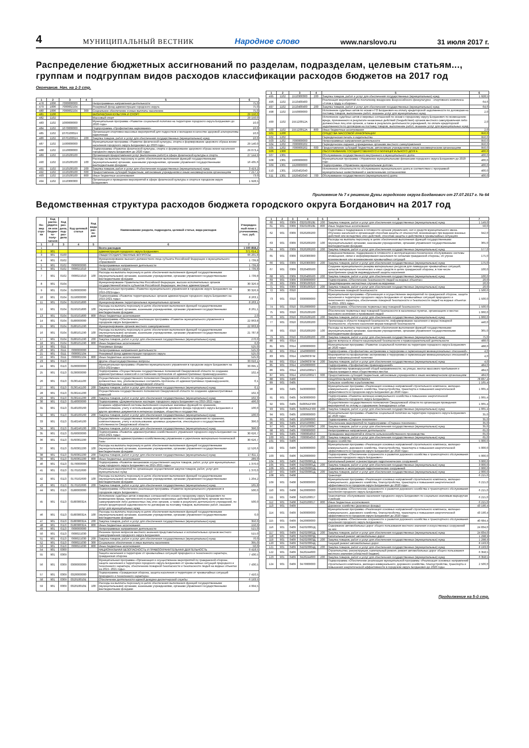4 МУНИЦИПАЛЬНЫЙ ВЕСТНИК Народное слово www.narslovo.ru 31 июля 2017 г.
Распределение бюджетных ассигнований по разделам, подразделам, целевым статьям..., группам и подгруппам видов расходов классификации расходов бюджетов на 2017 год
Окончание. Нач. на 1-3 стр.
| 1 | 2 | 3 | 4 | 5 | 6 |
| --- | --- | --- | --- | --- | --- |
| 478 | 1006 | 7000000000 | | Непрограммные направления деятельности | 75,0 |
| 479 | 1006 | 7000002104 | | Резервный фонд администрации городского округа | 75,0 |
| 480 | 1006 | 7000002104 | 300 | Социальное обеспечение и иные выплаты населению | 75,0 |
| 481 | 1100 | | | ФИЗИЧЕСКАЯ КУЛЬТУРА И СПОРТ | 29 150,0 |
| 482 | 1102 | | | Массовый спорт | 29 150,0 |
| 483 | 1102 | 1000000000 | | Муниципальная программа «Развитие социальной политики на территории городского округа Богданович до 2020 года» | 10,0 |
| 484 | 1102 | 1070000000 | | Подпрограмма «Профилактика наркомании» | 10,0 |
| 485 | 1102 | 107010001Н | | Организация спортивно-массовых мероприятий для подростков и молодежи в качестве здоровой альтернативы наркотикам | 10,0 |
| 486 | 1102 | 107010001Н | 200 | Закупка товаров, работ и услуг для обеспечения государственных (муниципальных) нужд | 10,0 |
| 487 | 1102 | 1500000000 | | Муниципальная программа «Развитие физической культуры, спорта и формирование здорового образа жизни населения городского округа Богданович до 2020 года» | 29 140,0 |
| 488 | 1102 | 1510000000 | | Подпрограмма «Развитие физической культуры, спорта и формирование здорового образа жизни населения городского округа Богданович до 2020 года» | 29 073,4 |
| 489 | 1102 | 1510100100 | | Организация предоставления услуг (выполнение работ) в сфере физической культуры и спорта | 27 144,9 |
| 490 | 1102 | 1510100100 | 100 | Расходы на выплаты персоналу в целях обеспечения выполнения функций государственными (муниципальными) органами, казенными учреждениями, органами управления государственными внебюджетными фондами | 16 435,6 |
| 491 | 1102 | 1510100100 | 200 | Закупка товаров, работ и услуг для обеспечения государственных (муниципальных) нужд | 3 419,2 |
| 492 | 1102 | 1510100100 | 600 | Предоставление субсидий бюджетным, автономным учреждениям и иным некоммерческим организациям | 7 217,1 |
| 493 | 1102 | 1510100100 | 800 | Иные бюджетные ассигнования | 73,0 |
| 494 | 1102 | 1510300300 | | Организация и проведение мероприятий в сфере физической культуры и спорта в городском округе Богданович | 1 928,5 |
| 1 | 2 | 3 | 4 | 5 | 6 |
| --- | --- | --- | --- | --- | --- |
| 495 | 1102 | 1510300300 | 200 | Закупка товаров, работ и услуг для обеспечения государственных (муниципальных) нужд | 1 928,5 |
| 496 | 1102 | 1510400400 | | Реализация мероприятий по поэтапному внедрению Всероссийского физкультурно - спортивного комплекса «Готов к труду и обороне» | 64,6 |
| 497 | 1102 | 1510400400 | 200 | Закупка товаров, работ и услуг для обеспечения государственных (муниципальных) нужд | 64,6 |
| 498 | 1102 | 1550000000 | | Исполнение судебных актов по искам к ГО Богданович на оплату кредиторской задолженности по договорам на поставку товаров, выполнение работ, оказание услуг для муниципальных нужд | 2,0 |
| 499 | 1102 | 155120012А | | Исполнение судебных актов и мировых соглашений по искам к городскому округу Богданович по возмещению вреда, причиненного в результате незаконных действий (бездействия) органов местного самоуправления либо должностных лиц этих органов, а также в результате деятельности учреждений, по оплате кредиторской задолженности по договорам на поставку товаров, выполнение работ, оказание услуг для муниципальных нужд | 2,0 |
| 500 | 1102 | 155120012А | 800 | Иные бюджетные ассигнования | 2,0 |
| 501 | 1200 | | | СРЕДСТВА МАССОВОЙ ИНФОРМАЦИИ | 950,0 |
| 502 | 1202 | | | Периодическая печать и издательства | 950,0 |
| 503 | 1202 | 7000000000 | | Непрограммные направления деятельности | 950,0 |
| 504 | 1202 | 7000000202 | | Периодические издания, учрежденные органами местного самоуправления | 950,0 |
| 505 | 1202 | 7000000202 | 600 | Предоставление субсидий бюджетным, автономным учреждениям и иным некоммерческим организациям | 950,0 |
| 506 | 1300 | | | ОБСЛУЖИВАНИЕ ГОСУДАРСТВЕННОГО И МУНИЦИПАЛЬНОГО ДОЛГА | 400,0 |
| 507 | 1301 | | | Обслуживание государственного внутреннего и муниципального долга | 400,0 |
| 508 | 1301 | 1900000000 | | Муниципальная программа «Управление муниципальными финансами городского округа Богданович до 2020 год» | 400,0 |
| 509 | 1301 | 1920000000 | | Подпрограмма «Управление муниципальным долгом» | 400,0 |
| 510 | 1301 | 1920402040 | | Исполнение обязательств по обслуживанию муниципального долга в соответствии с программой муниципальных заимствований и заключенными соглашениями | 400,0 |
| 511 | 1301 | 1920402040 | 700 | Обслуживание государственного (муниципального) долга | 400,0 |
Приложение № 7 к решению Думы городского округа Богданович от 27.07.2017 г. № 64
Ведомственная структура расходов бюджета городского округа Богданович на 2017 год
| Но-мер стро-ки | Код распо-рядите-ля или бюдже-то-полу-чателя | Код раз-дела, под-раз-дела | Код целевой статьи | Код вида рас-хо-дов | Наименование раздела, подраздела, целевой статьи, вида расходов | Утвержден-ный план с уточнениями, тыс. руб. |
| --- | --- | --- | --- | --- | --- | --- |
| 1 | 2 | 3 | 4 | 5 | 6 | 7 |
| 1 | | | | | Всего расходов | 1 500 858,2 |
| 2 | 901 | | | | администрация городского округа Богданович | 371 614,2 |
| 3 | 901 | 0100 | | | ОБЩЕГОСУДАРСТВЕННЫЕ ВОПРОСЫ | 66 201,8 |
| 4 | 901 | 0102 | | | Функционирование высшего должностного лица субъекта Российской Федерации и муниципального образования | 1 739,8 |
| 5 | 901 | 0102 | 7000000000 | | Непрограммные направления деятельности | 1 739,8 |
| 6 | 901 | 0102 | 7000021010 | | Глава городского округа | 1 739,8 |
| 7 | 901 | 0102 | 7000021010 | 100 | Расходы на выплаты персоналу в целях обеспечения выполнения функций государственными (муниципальными) органами, казенными учреждениями, органами управления государственными внебюджетными фондами | 1 739,8 |
| 8 | 901 | 0104 | | | Функционирование Правительства Российской Федерации, высших исполнительных органов государственной власти субъектов Российской Федерации, местных администраций | 30 326,9 |
| 9 | 901 | 0104 | 0100000000 | | Муниципальная программа «Развитие муниципального управления в городском округе Богданович на 2015-2021годы» | 30 326,9 |
| 10 | 901 | 0104 | 0150000000 | | Подпрограмма «Развитие территориальных органов администрации городского округа Богданович на 2015-2021 годы» | 8 263,1 |
| 11 | 901 | 0104 | 0150101800 | | Функционирование территориальных муниципальных органов | 8 263,1 |
| 12 | 901 | 0104 | 0150101800 | 100 | Расходы на выплаты персоналу в целях обеспечения выполнения функций государственными (муниципальными) органами, казенными учреждениями, органами управления государственными внебюджетными фондами | 8 261,1 |
| 13 | 901 | 0104 | 0150101800 | 800 | Иные бюджетные ассигнования | 2,0 |
| 14 | 901 | 0104 | 0180000000 | | Подпрограмма «Обеспечение реализации программы «Развитие муниципального управления в городском округе Богданович» | 22 063,8 |
| 15 | 901 | 0104 | 0180101290 | | Функционирование органов местного самоуправления | 22 063,8 |
| 16 | 901 | 0104 | 0180101290 | 100 | Расходы на выплаты персоналу в целях обеспечения выполнения функций государственными (муниципальными) органами, казенными учреждениями, органами управления государственными внебюджетными фондами | 21 787,8 |
| 17 | 901 | 0104 | 0180101290 | 200 | Закупка товаров, работ и услуг для обеспечения государственных (муниципальных) нужд | 270,0 |
| 18 | 901 | 0104 | 0180101290 | 800 | Иные бюджетные ассигнования | 6,0 |
| 19 | 901 | 0111 | | | Резервные фонды | 525,0 |
| 20 | 901 | 0111 | 7000000000 | | Непрограммные направления деятельности | 525,0 |
| 21 | 901 | 0111 | 7000002104 | | Резервный фонд администрации городского округа | 525,0 |
| 22 | 901 | 0111 | 7000002104 | 800 | Иные бюджетные ассигнования | 525,0 |
| 23 | 901 | 0113 | | | Другие общегосударственные вопросы | 33 610,1 |
| 24 | 901 | 0113 | 0100000000 | | Муниципальная программа «Развитие муниципального управления в городском округе Богданович на 2015-2021годы» | 33 095,1 |
| 25 | 901 | 0113 | 0130000000 | | Подпрограмма «Осуществление государственных полномочий Свердловской области по созданию административных комиссий и составлению протоколов об административных правонарушениях» | 102,4 |
| 26 | 901 | 0113 | 0130141100 | | Осуществление государственного полномочия Свердловской области по определению перечня должностных лиц, уполномоченных составлять протоколы об административных правонарушениях, предусмотренных законом Свердловской области | 0,1 |
| 27 | 901 | 0113 | 0130141100 | 200 | Закупка товаров, работ и услуг для обеспечения государственных (муниципальных) нужд | 0,1 |
| 28 | 901 | 0113 | 0130241200 | | Осуществление государственного полномочия Свердловской области по созданию административных комиссий | 102,3 |
| 29 | 901 | 0113 | 0130241200 | 200 | Закупка товаров, работ и услуг для обеспечения государственных (муниципальных) нужд | 102,3 |
| 30 | 901 | 0113 | 0140000000 | | Подпрограмма «Документальное наследие городского округа Богданович на 2015-2021 годы» | 496,0 |
| 31 | 901 | 0113 | 0140100160 | | Создание эффективной системы выполнения социально значимых функций по хранению, комплектованию, учету и использованию документов архивного фонда городского округа Богданович и других архивных документов в интересах граждан, общества и государства | 100,0 |
| 32 | 901 | 0113 | 0140100160 | 200 | Закупка товаров, работ и услуг для обеспечения государственных (муниципальных) нужд | 100,0 |
| 33 | 901 | 0113 | 0140246100 | | Осуществление государственных полномочий органами местного самоуправления по хранению, комплектованию, учету и использованию архивных документов, относящихся к государственной собственности Свердловской области | 396,0 |
| 34 | 901 | 0113 | 0140246100 | 200 | Закупка товаров, работ и услуг для обеспечения государственных (муниципальных) нужд | 396,0 |
| 35 | 901 | 0113 | 0160000000 | | Подпрограмма «Развитие административно-хозяйственного управления городского округа Богданович на 2015-2021 годы» | 30 626,7 |
| 36 | 901 | 0113 | 0160302200 | | Мероприятия по административно-хозяйственному управлению и укрепление материально-технической базы | 30 626,7 |
| 37 | 901 | 0113 | 0160302200 | 100 | Расходы на выплаты персоналу в целях обеспечения выполнения функций государственными (муниципальными) органами, казенными учреждениями, органами управления государственными внебюджетными фондами | 12 526,6 |
| 38 | 901 | 0113 | 0160302200 | 200 | Закупка товаров, работ и услуг для обеспечения государственных (муниципальных) нужд | 17 811,1 |
| 39 | 901 | 0113 | 0160302200 | 800 | Иные бюджетные ассигнования | 289,0 |
| 40 | 901 | 0113 | 0170000000 | | Подпрограмма «Развитие механизмов осуществления закупок товаров, работ, услуг для муниципальных нужд городского округа Богданович на 2015-2021 годы» | 1 370,0 |
| 41 | 901 | 0113 | 0170102600 | | Реализация мероприятий по организации осуществления закупок товаров, работ, услуг для муниципальных нужд | 1 370,0 |
| 42 | 901 | 0113 | 0170102600 | 100 | Расходы на выплаты персоналу в целях обеспечения выполнения функций государственными (муниципальными) органами, казенными учреждениями, органами управления государственными внебюджетными фондами | 1 204,2 |
| 43 | 901 | 0113 | 0170102600 | 200 | Закупка товаров, работ и услуг для обеспечения государственных (муниципальных) нужд | 165,8 |
| 44 | 901 | 0113 | 0180000000 | | Подпрограмма «Обеспечение реализации программы «Развитие муниципального управления в городском округе Богданович» | 500,0 |
| 45 | 901 | 0113 | 018030032А | | Исполнение судебных актов и мировых соглашений по искам к городскому округу Богданович по возмещению вреда, причиненного в результате незаконных действий (бездействия) органов местного самоуправления либо должностных лиц этих органов, а также в результате деятельности учреждений, по оплате кредиторской задолженности по договорам на поставку товаров, выполнение работ, оказание услуг для муниципальных нужд | 500,0 |
| 46 | 901 | 0113 | 018030032А | 100 | Расходы на выплаты персоналу в целях обеспечения выполнения функций государственными (муниципальными) органами, казенными учреждениями, органами управления государственными внебюджетными фондами | 0,0 |
| 47 | 901 | 0113 | 018030032А | 200 | Закупка товаров, работ и услуг для обеспечения государственных (муниципальных) нужд | 350,0 |
| 48 | 901 | 0113 | 018030032А | 800 | Иные бюджетные ассигнования | 150,0 |
| 49 | 901 | 0113 | 7000000000 | | Непрограммные направления деятельности | 515,0 |
| 50 | 901 | 0113 | 7000021030 | | Решение прочих вопросов местного значения представительных и исполнительных органов местного самоуправления городского округа Богданович | 515,0 |
| 51 | 901 | 0113 | 7000021030 | 200 | Закупка товаров, работ и услуг для обеспечения государственных (муниципальных) нужд | 70,0 |
| 52 | 901 | 0113 | 7000021030 | 300 | Социальное обеспечение и иные выплаты населению | 395,0 |
| 53 | 901 | 0113 | 7000021030 | 800 | Иные бюджетные ассигнования | 50,0 |
| 54 | 901 | 0300 | | | НАЦИОНАЛЬНАЯ БЕЗОПАСНОСТЬ И ПРАВООХРАНИТЕЛЬНАЯ ДЕЯТЕЛЬНОСТЬ | 9 418,5 |
| 55 | 901 | 0309 | | | Защита населения и территории от чрезвычайных ситуаций природного и техногенного характера, гражданская оборона | 7 430,5 |
| 56 | 901 | 0309 | 0300000000 | | Муниципальная программа «Организация и осуществление мероприятий по гражданской обороне, защите населения и территории городского округа Богданович от чрезвычайных ситуаций природного и техногенного характера, обеспечению пожарной безопасности и безопасности людей на водных объектах на 2015- 2021 годы» | 7 430,5 |
| 57 | 901 | 0309 | 0320000000 | | Подпрограмма «Гражданская оборона, защита населения и территории от чрезвычайных ситуаций природного и техногенного характера» | 7 410,5 |
| 58 | 901 | 0309 | 032010010Е | | Обеспечение деятельности единой дежурно-диспетчерской службы | 6 193,5 |
| 59 | 901 | 0309 | 032010010Е | 100 | Расходы на выплаты персоналу в целях обеспечения выполнения функций государственными (муниципальными) органами, казенными учреждениями, органами управления государственными внебюджетными фондами | 4 994,5 |
| 1 | 2 | 3 | 4 | 5 | 6 | 7 |
| --- | --- | --- | --- | --- | --- | --- |
| 60 | 901 | 0309 | 032010010Е | 200 | Закупка товаров, работ и услуг для обеспечения государственных (муниципальных) нужд | 1 149,0 |
| 61 | 901 | 0309 | 032010010Е | 800 | Иные бюджетные ассигнования | 50,0 |
| 62 | 901 | 0309 | 0320200200 | | Подготовка и поддержание в готовности органов управления, сил и средств муниципального звена. Обучение населения и организаций способам защиты от опасностей, возникающих при ведении военных действий или вследствие этих действий, способам защиты и действиям в чрезвычайных ситуациях | 942,0 |
| 63 | 901 | 0309 | 0320200200 | 100 | Расходы на выплаты персоналу в целях обеспечения выполнения функций государственными (муниципальными) органами, казенными учреждениями, органами управления государственными внебюджетными фондами | 365,0 |
| 64 | 901 | 0309 | 0320200200 | 200 | Закупка товаров, работ и услуг для обеспечения государственных (муниципальных) нужд | 577,0 |
| 65 | 901 | 0309 | 0320300300 | | Совершенствование, поддержание в готовности и эксплуатационно-техническое обслуживание системы оповещения, связи и информирования населения по сигналам гражданской обороны, об угрозе возникновения или возникновении чрезвычайных ситуаций | 175,0 |
| 66 | 901 | 0309 | 0320300300 | 200 | Закупка товаров, работ и услуг для обеспечения государственных (муниципальных) нужд | 175,0 |
| 67 | 901 | 0309 | 0320400500 | | Создание муниципального резерва материальных ресурсов для ликвидации чрезвычайных ситуаций, запасов материально-технических и иных средств в целях гражданской обороны, в том числе приобретение средств индивидуальной защиты населения | 100,0 |
| 68 | 901 | 0309 | 0320400500 | 200 | Закупка товаров, работ и услуг для обеспечения государственных (муниципальных) нужд | 100,0 |
| 69 | 901 | 0309 | 0330000000 | | Подпрограмма «Обеспечение безопасности людей на водных объектах» | 20,0 |
| 70 | 901 | 0309 | 0330100320 | | Предотвращение несчастных случаев на водоемах | 20,0 |
| 71 | 901 | 0309 | 0330100320 | 200 | Закупка товаров, работ и услуг для обеспечения государственных (муниципальных) нужд | 20,0 |
| 72 | 901 | 0310 | | | Обеспечение пожарной безопасности | 1 500,0 |
| 73 | 901 | 0310 | 0300000000 | | Муниципальная программа «Организация и осуществление мероприятий по гражданской обороне, защите населения и территории городского округа Богданович от чрезвычайных ситуаций природного и техногенного характера, обеспечению пожарной безопасности и безопасности людей на водных объектах на 2015- 2021 годы» | 1 500,0 |
| 74 | 901 | 0310 | 0310000000 | | Подпрограмма «Обеспечение первичных мер пожарной безопасности» | 1 500,0 |
| 75 | 901 | 0310 | 0310100100 | | Обеспечение первичных мер пожарной безопасности в населенных пунктах, организациях и местах массового скопления и проживания людей | 1 060,0 |
| 76 | 901 | 0310 | 0310100100 | 200 | Закупка товаров, работ и услуг для обеспечения государственных (муниципальных) нужд | 1 060,0 |
| 77 | 901 | 0310 | 0310200200 | | Пропаганда в области пожарной безопасности, информирование населения о мерах пожарной безопасности, обучение населения мерам пожарной безопасности | 440,0 |
| 78 | 901 | 0310 | 0310200200 | 100 | Расходы на выплаты персоналу в целях обеспечения выполнения функций государственными (муниципальными) органами, казенными учреждениями, органами управления государственными внебюджетными фондами | 365,0 |
| 79 | 901 | 0310 | 0310200200 | 200 | Закупка товаров, работ и услуг для обеспечения государственных (муниципальных) нужд | 75,0 |
| 80 | 901 | 0314 | | | Другие вопросы в области национальной безопасности и правоохранительной деятельности | 488,0 |
| 81 | 901 | 0314 | 1000000000 | | Муниципальная программа «Развитие социальной политики на территории городского округа Богданович до 2020 года» | 488,0 |
| 82 | 901 | 0314 | 1040000000 | | Подпрограмма «Профилактика экстремизма и терроризма и гармонизация межнациональных отношений» | 4,0 |
| 83 | 901 | 0314 | 104060ЭТМ | | Мероприятия по профилактике экстремизма и терроризма и гармонизации межнациональных отношений в сфере информационной политики | 4,0 |
| 84 | 901 | 0314 | 104060ЭТМ | 200 | Закупка товаров, работ и услуг для обеспечения государственных (муниципальных) нужд | 4,0 |
| 85 | 901 | 0314 | 1050000000 | | Подпрограмма «Профилактика правонарушений» | 484,0 |
| 86 | 901 | 0314 | 105010001П | | Профилактика правонарушений общей направленности, на улицах, местах массового пребывания и отдыха граждан и иных общественных местах | 484,0 |
| 87 | 901 | 0314 | 105010001П | 600 | Предоставление субсидий бюджетным, автономным учреждениям и иным некоммерческим организациям | 484,0 |
| 88 | 901 | 0400 | | | НАЦИОНАЛЬНАЯ ЭКОНОМИКА | 78 837,4 |
| 89 | 901 | 0405 | | | Сельское хозяйство и рыболовство | 1 165,4 |
| 90 | 901 | 0405 | 0400000000 | | Муниципальная программа «Реализация основных направлений строительного комплекса, жилищно-коммунального, дорожного хозяйства, благоустройства, транспорта и повышения энергетической эффективности в городском округе Богданович до 2020 года» | 1 065,4 |
| 91 | 901 | 0405 | 0430000000 | | Подпрограмма «Развитие жилищно-коммунального хозяйства и повышение энергетической эффективности городского округа Богданович» | 1 065,4 |
| 92 | 901 | 0405 | 0430642П00 | | Осуществление государственного полномочия Свердловской области по организации проведения мероприятий по отлову и содержанию безнадзорных собак | 1 065,4 |
| 93 | 901 | 0405 | 0430642П00 | 200 | Закупка товаров, работ и услуг для обеспечения государственных (муниципальных) нужд | 1 065,4 |
| 94 | 901 | 0405 | 1000000000 | | Муниципальная программа «Развитие социальной политики на территории городского округа Богданович до 2020 года» | 35,0 |
| 95 | 901 | 0405 | 1010000000 | | Подпрограмма «Старшее поколение» | 35,0 |
| 96 | 901 | 0405 | 101010000С | | Обеспечение мероприятий по подпрограмме «Старшее поколение» | 35,0 |
| 97 | 901 | 0405 | 101010000С | 200 | Закупка товаров, работ и услуг для обеспечения государственных (муниципальных) нужд | 35,0 |
| 98 | 901 | 0405 | 7000000000 | | Непрограммные направления деятельности | 65,0 |
| 99 | 901 | 0405 | 7000004050 | | Проведение мероприятий в области сельскохозяйственного производства | 65,0 |
| 100 | 901 | 0405 | 7000004050 | 200 | Закупка товаров, работ и услуг для обеспечения государственных (муниципальных) нужд | 65,0 |
| 101 | 901 | 0406 | | | Водное хозяйство | 5 000,0 |
| 102 | 901 | 0406 | 0400000000 | | Муниципальная программа «Реализация основных направлений строительного комплекса, жилищно-коммунального, дорожного хозяйства, благоустройства, транспорта и повышения энергетической эффективности в городском округе Богданович до 2020 года» | 5 000,0 |
| 103 | 901 | 0406 | 0420000000 | | Подпрограмма «Обеспечение сохранности и развития дорожного хозяйства и транспортного обслуживания населения городского округа Богданович» | 5 000,0 |
| 104 | 901 | 0406 | 042030001Д | | Капитальный ремонт и реконструкция гидротехнических сооружений | 3 000,0 |
| 105 | 901 | 0406 | 042030001Д | 200 | Закупка товаров, работ и услуг для обеспечения государственных (муниципальных) нужд | 3 000,0 |
| 106 | 901 | 0406 | 042030002Д | | Содержание и эксплуатация гидротехнических сооружений | 2 000,0 |
| 107 | 901 | 0406 | 042030002Д | 200 | Закупка товаров, работ и услуг для обеспечения государственных (муниципальных) нужд | 2 000,0 |
| 108 | 901 | 0408 | | | Транспорт | 6 215,0 |
| 109 | 901 | 0408 | 0400000000 | | Муниципальная программа «Реализация основных направлений строительного комплекса, жилищно-коммунального, дорожного хозяйства, благоустройства, транспорта и повышения энергетической эффективности в городском округе Богданович до 2020 года» | 6 215,0 |
| 110 | 901 | 0408 | 0420000000 | | Подпрограмма «Обеспечение сохранности и развития дорожного хозяйства и транспортного обслуживания населения городского округа Богданович» | 6 215,0 |
| 111 | 901 | 0408 | 042010001Т | | Транспортное обслуживание населения городского округа Богданович по социально-значимым маршрутам и рейсам | 6 215,0 |
| 112 | 901 | 0408 | 042010001Т | 800 | Иные бюджетные ассигнования | 6 215,0 |
| 113 | 901 | 0409 | | | Дорожное хозяйство (дорожные фонды) | 43 190,4 |
| 114 | 901 | 0409 | 0400000000 | | Муниципальная программа «Реализация основных направлений строительного комплекса, жилищно-коммунального, дорожного хозяйства, благоустройства, транспорта и повышения энергетической эффективности в городском округе Богданович до 2020 года» | 43 190,4 |
| 115 | 901 | 0409 | 0420000000 | | Подпрограмма «Обеспечение сохранности и развития дорожного хозяйства и транспортного обслуживания населения городского округа Богданович» | 40 684,4 |
| 116 | 901 | 0409 | 042020002Д | | Содержание автомобильных дорог общего пользования местного значения и искусственных сооружений на них | 24 834,0 |
| 117 | 901 | 0409 | 042020002Д | 200 | Закупка товаров, работ и услуг для обеспечения государственных (муниципальных) нужд | 24 834,0 |
| 118 | 901 | 0409 | 042020003Д | | Капитальный ремонт автомобильных дорог | 1 298,9 |
| 119 | 901 | 0409 | 042020003Д | 200 | Закупка товаров, работ и услуг для обеспечения государственных (муниципальных) нужд | 1 298,9 |
| 120 | 901 | 0409 | 042020004Д | | Текущий ремонт автомобильных дорог | 8 193,0 |
| 121 | 901 | 0409 | 042020004Д | 200 | Закупка товаров, работ и услуг для обеспечения государственных (муниципальных) нужд | 8 193,0 |
| 122 | 901 | 0409 | 0420244600 | | Строительство, реконструкция, капитальный ремонт, ремонт автомобильных дорог общего пользования местного значения (областной бюджет) | 6 358,5 |
| 123 | 901 | 0409 | 0420244600 | 200 | Закупка товаров, работ и услуг для обеспечения государственных (муниципальных) нужд | 6 358,5 |
| 124 | 901 | 0409 | 0470000000 | | Подпрограмма «Обеспечение реализации муниципальной программы «Реализация основных направлений строительного комплекса, жилищно-коммунального, дорожного хозяйства, благоустройства, транспорта и повышения энергетической эффективности в городском округе Богданович до 2020 года» | 2 506,0 |
Продолжение на 5-й стр.